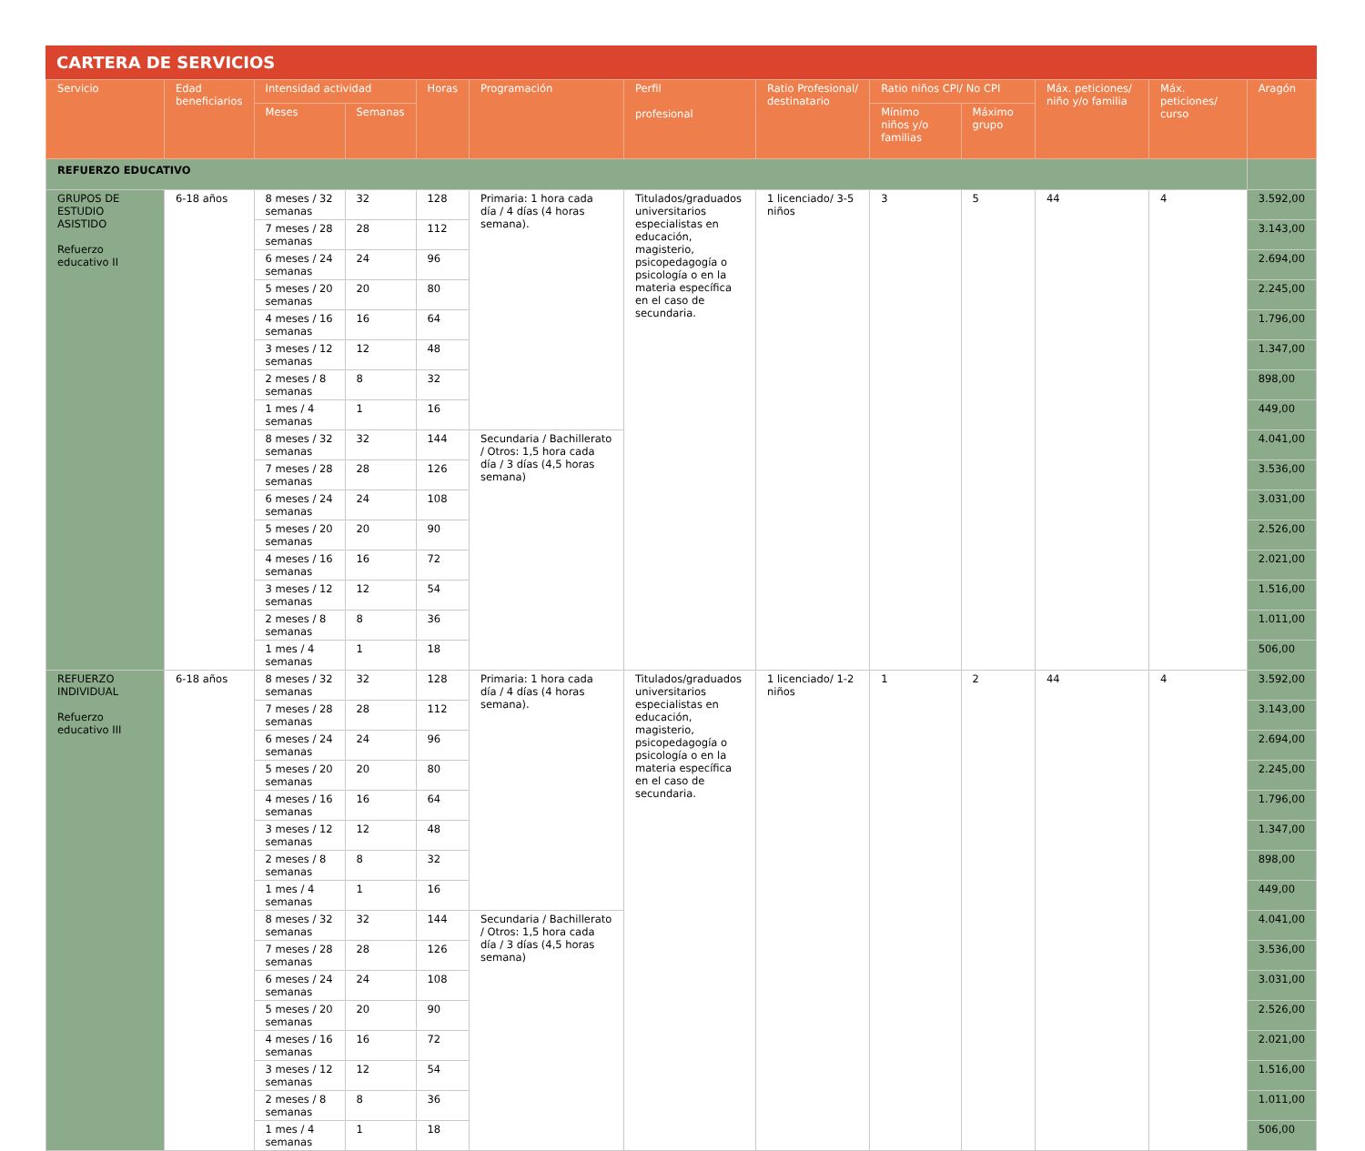CARTERA DE SERVICIOS
| Servicio | Edad beneficiarios | Intensidad actividad | | Horas | Programación | Perfil profesional | Ratio Profesional/ destinatario | Ratio niños CPI/ No CPI | | Máx. peticiones/ niño y/o familia | Máx. peticiones/ curso | Aragón |
| --- | --- | --- | --- | --- | --- | --- | --- | --- | --- | --- | --- | --- |
| | | Meses | Semanas | | | | | Mínimo niños y/o familias | Máximo grupo | | | |
| REFUERZO EDUCATIVO | | | | | | | | | | | | |
| GRUPOS DE ESTUDIO ASISTIDO Refuerzo educativo II | 6-18 años | 8 meses / 32 semanas | 32 | 128 | Primaria: 1 hora cada día / 4 días (4 horas semana). | Titulados/graduados universitarios especialistas en educación, magisterio, psicopedagogía o psicología o en la materia específica en el caso de secundaria. | 1 licenciado/ 3-5 niños | 3 | 5 | 44 | 4 | 3.592,00 |
| | | 7 meses / 28 semanas | 28 | 112 | | | | | | | | 3.143,00 |
| | | 6 meses / 24 semanas | 24 | 96 | | | | | | | | 2.694,00 |
| | | 5 meses / 20 semanas | 20 | 80 | | | | | | | | 2.245,00 |
| | | 4 meses / 16 semanas | 16 | 64 | | | | | | | | 1.796,00 |
| | | 3 meses / 12 semanas | 12 | 48 | | | | | | | | 1.347,00 |
| | | 2 meses / 8 semanas | 8 | 32 | | | | | | | | 898,00 |
| | | 1 mes / 4 semanas | 1 | 16 | | | | | | | | 449,00 |
| | | 8 meses / 32 semanas | 32 | 144 | Secundaria / Bachillerato / Otros: 1,5 hora cada día / 3 días (4,5 horas semana) | | | | | | | 4.041,00 |
| | | 7 meses / 28 semanas | 28 | 126 | | | | | | | | 3.536,00 |
| | | 6 meses / 24 semanas | 24 | 108 | | | | | | | | 3.031,00 |
| | | 5 meses / 20 semanas | 20 | 90 | | | | | | | | 2.526,00 |
| | | 4 meses / 16 semanas | 16 | 72 | | | | | | | | 2.021,00 |
| | | 3 meses / 12 semanas | 12 | 54 | | | | | | | | 1.516,00 |
| | | 2 meses / 8 semanas | 8 | 36 | | | | | | | | 1.011,00 |
| | | 1 mes / 4 semanas | 1 | 18 | | | | | | | | 506,00 |
| REFUERZO INDIVIDUAL Refuerzo educativo III | 6-18 años | 8 meses / 32 semanas | 32 | 128 | Primaria: 1 hora cada día / 4 días (4 horas semana). | Titulados/graduados universitarios especialistas en educación, magisterio, psicopedagogía o psicología o en la materia específica en el caso de secundaria. | 1 licenciado/ 1-2 niños | 1 | 2 | 44 | 4 | 3.592,00 |
| | | 7 meses / 28 semanas | 28 | 112 | | | | | | | | 3.143,00 |
| | | 6 meses / 24 semanas | 24 | 96 | | | | | | | | 2.694,00 |
| | | 5 meses / 20 semanas | 20 | 80 | | | | | | | | 2.245,00 |
| | | 4 meses / 16 semanas | 16 | 64 | | | | | | | | 1.796,00 |
| | | 3 meses / 12 semanas | 12 | 48 | | | | | | | | 1.347,00 |
| | | 2 meses / 8 semanas | 8 | 32 | | | | | | | | 898,00 |
| | | 1 mes / 4 semanas | 1 | 16 | | | | | | | | 449,00 |
| | | 8 meses / 32 semanas | 32 | 144 | Secundaria / Bachillerato / Otros: 1,5 hora cada día / 3 días (4,5 horas semana) | | | | | | | 4.041,00 |
| | | 7 meses / 28 semanas | 28 | 126 | | | | | | | | 3.536,00 |
| | | 6 meses / 24 semanas | 24 | 108 | | | | | | | | 3.031,00 |
| | | 5 meses / 20 semanas | 20 | 90 | | | | | | | | 2.526,00 |
| | | 4 meses / 16 semanas | 16 | 72 | | | | | | | | 2.021,00 |
| | | 3 meses / 12 semanas | 12 | 54 | | | | | | | | 1.516,00 |
| | | 2 meses / 8 semanas | 8 | 36 | | | | | | | | 1.011,00 |
| | | 1 mes / 4 semanas | 1 | 18 | | | | | | | | 506,00 |